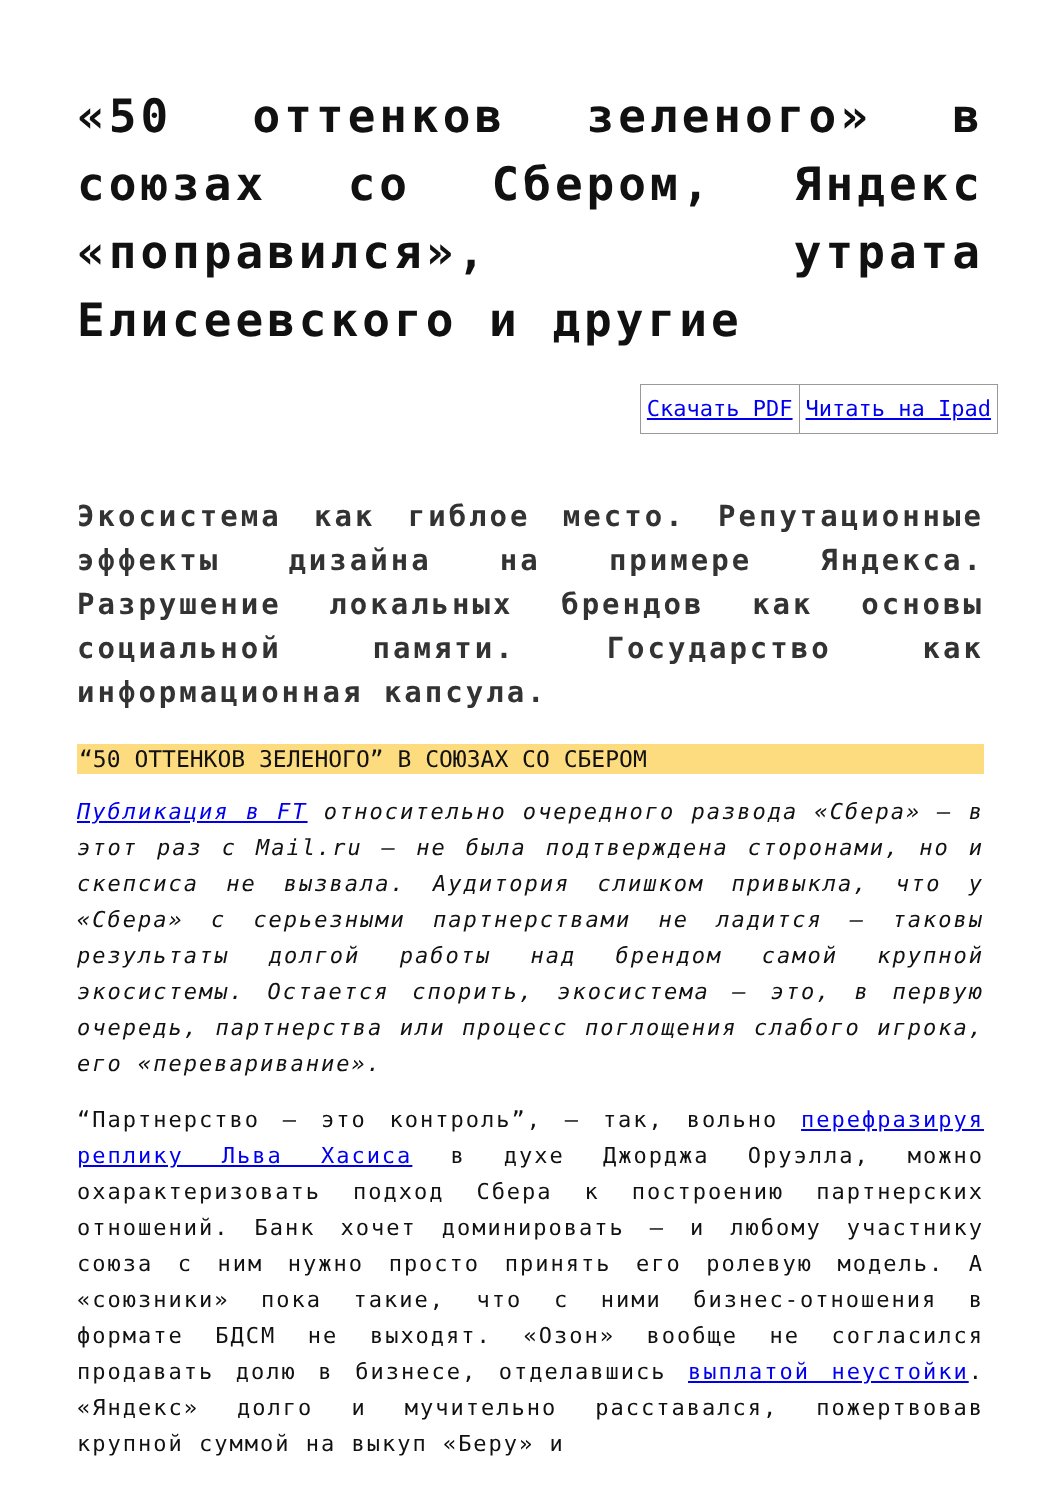«50 оттенков зеленого» в союзах со Сбером, Яндекс «поправился», утрата Елисеевского и другие
| Скачать PDF | Читать на Ipad |
Экосистема как гиблое место. Репутационные эффекты дизайна на примере Яндекса. Разрушение локальных брендов как основы социальной памяти. Государство как информационная капсула.
“50 ОТТЕНКОВ ЗЕЛЕНОГО” В СОЮЗАХ СО СБЕРОМ
Публикация в FT относительно очередного развода «Сбера» — в этот раз с Mail.ru — не была подтверждена сторонами, но и скепсиса не вызвала. Аудитория слишком привыкла, что у «Сбера» с серьезными партнерствами не ладится — таковы результаты долгой работы над брендом самой крупной экосистемы. Остается спорить, экосистема — это, в первую очередь, партнерства или процесс поглощения слабого игрока, его «переваривание».
“Партнерство — это контроль”, — так, вольно перефразируя реплику Льва Хасиса в духе Джорджа Оруэлла, можно охарактеризовать подход Сбера к построению партнерских отношений. Банк хочет доминировать — и любому участнику союза с ним нужно просто принять его ролевую модель. А «союзники» пока такие, что с ними бизнес-отношения в формате БДСМ не выходят. «Озон» вообще не согласился продавать долю в бизнесе, отделавшись выплатой неустойки. «Яндекс» долго и мучительно расставался, пожертвовав крупной суммой на выкуп «Беру» и